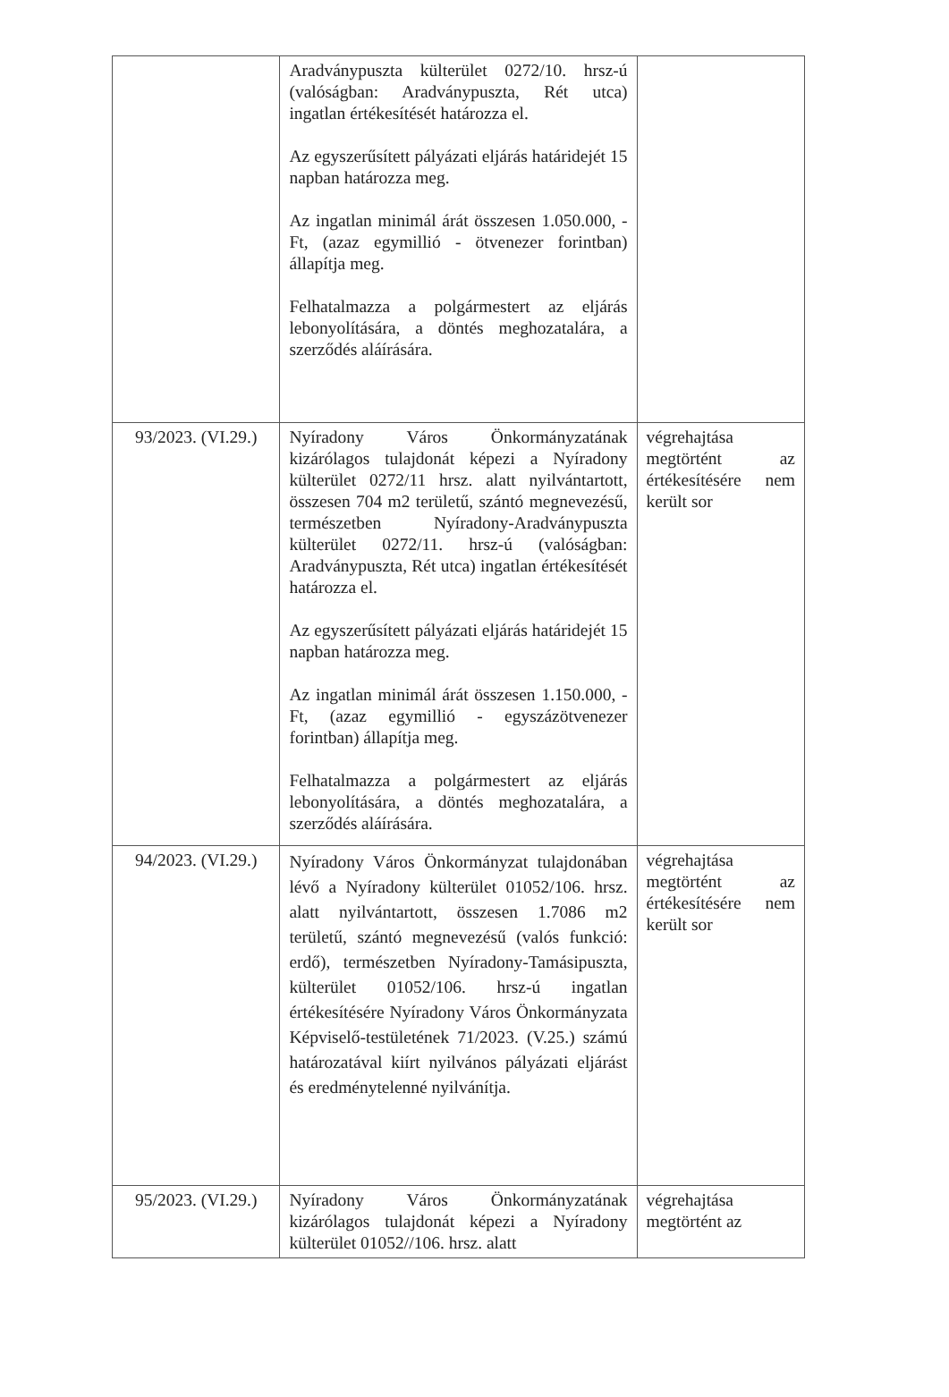| | Aradványpuszta külterület 0272/10. hrsz-ú (valóságban: Aradványpuszta, Rét utca) ingatlan értékesítését határozza el. Az egyszerűsített pályázati eljárás határidejét 15 napban határozza meg. Az ingatlan minimál árát összesen 1.050.000, -Ft, (azaz egymillió - ötvenezer forintban) állapítja meg. Felhatalmazza a polgármestert az eljárás lebonyolítására, a döntés meghozatalára, a szerződés aláírására. | |
| 93/2023. (VI.29.) | Nyíradony Város Önkormányzatának kizárólagos tulajdonát képezi a Nyíradony külterület 0272/11 hrsz. alatt nyilvántartott, összesen 704 m2 területű, szántó megnevezésű, természetben Nyíradony-Aradványpuszta külterület 0272/11. hrsz-ú (valóságban: Aradványpuszta, Rét utca) ingatlan értékesítését határozza el. Az egyszerűsített pályázati eljárás határidejét 15 napban határozza meg. Az ingatlan minimál árát összesen 1.150.000, -Ft, (azaz egymillió - egyszázötvenezer forintban) állapítja meg. Felhatalmazza a polgármestert az eljárás lebonyolítására, a döntés meghozatalára, a szerződés aláírására. | végrehajtása megtörtént az értékesítésére nem került sor |
| 94/2023. (VI.29.) | Nyíradony Város Önkormányzat tulajdonában lévő a Nyíradony külterület 01052/106. hrsz. alatt nyilvántartott, összesen 1.7086 m2 területű, szántó megnevezésű (valós funkció: erdő), természetben Nyíradony-Tamásipuszta, külterület 01052/106. hrsz-ú ingatlan értékesítésére Nyíradony Város Önkormányzata Képviselő-testületének 71/2023. (V.25.) számú határozatával kiírt nyilvános pályázati eljárást és eredménytelenné nyilvánítja. | végrehajtása megtörtént az értékesítésére nem került sor |
| 95/2023. (VI.29.) | Nyíradony Város Önkormányzatának kizárólagos tulajdonát képezi a Nyíradony külterület 01052//106. hrsz. alatt | végrehajtása megtörtént az |